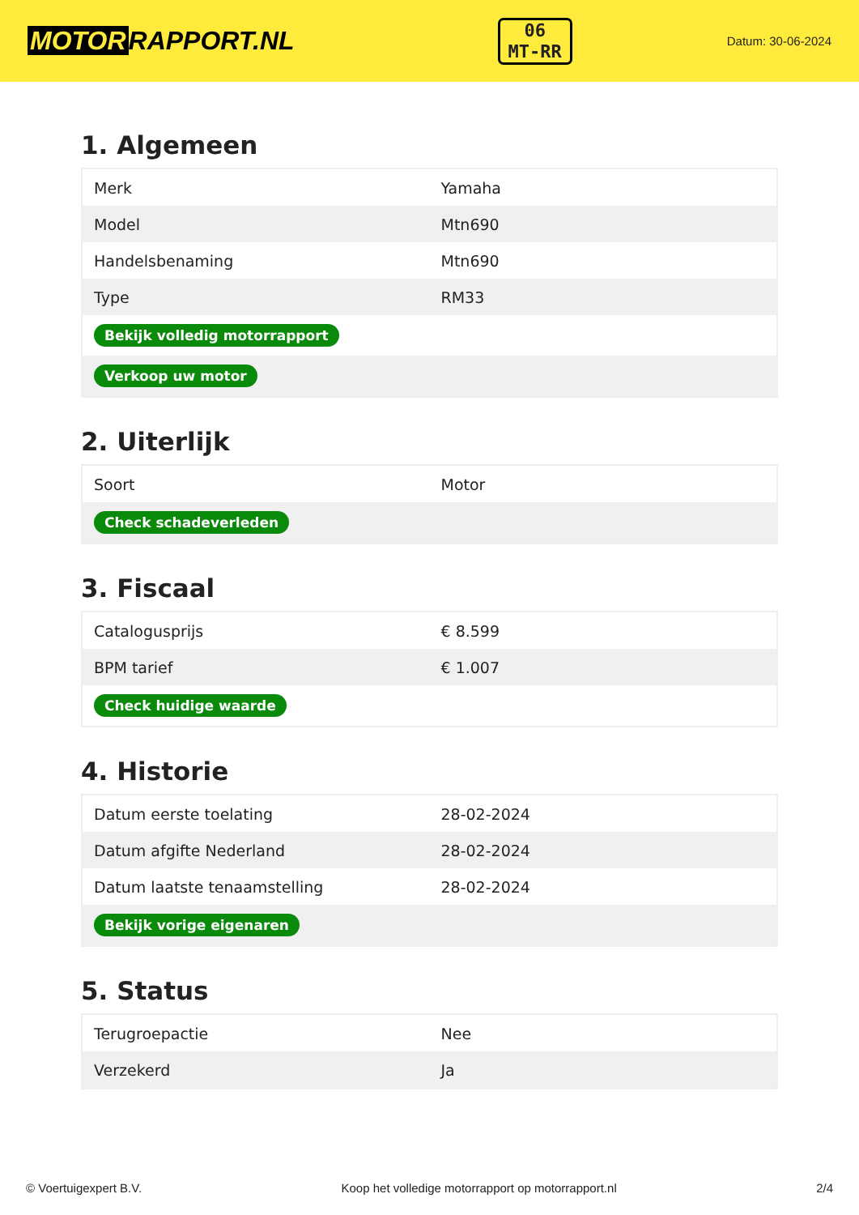MOTOR RAPPORT.NL
06
MT-RR
Datum: 30-06-2024
1. Algemeen
| Merk | Yamaha |
| Model | Mtn690 |
| Handelsbenaming | Mtn690 |
| Type | RM33 |
| Bekijk volledig motorrapport | |
| Verkoop uw motor | |
2. Uiterlijk
| Soort | Motor |
| Check schadeverleden | |
3. Fiscaal
| Catalogusprijs | € 8.599 |
| BPM tarief | € 1.007 |
| Check huidige waarde | |
4. Historie
| Datum eerste toelating | 28-02-2024 |
| Datum afgifte Nederland | 28-02-2024 |
| Datum laatste tenaamstelling | 28-02-2024 |
| Bekijk vorige eigenaren | |
5. Status
| Terugroepactie | Nee |
| Verzekerd | Ja |
© Voertuigexpert B.V. Koop het volledige motorrapport op motorrapport.nl 2/4